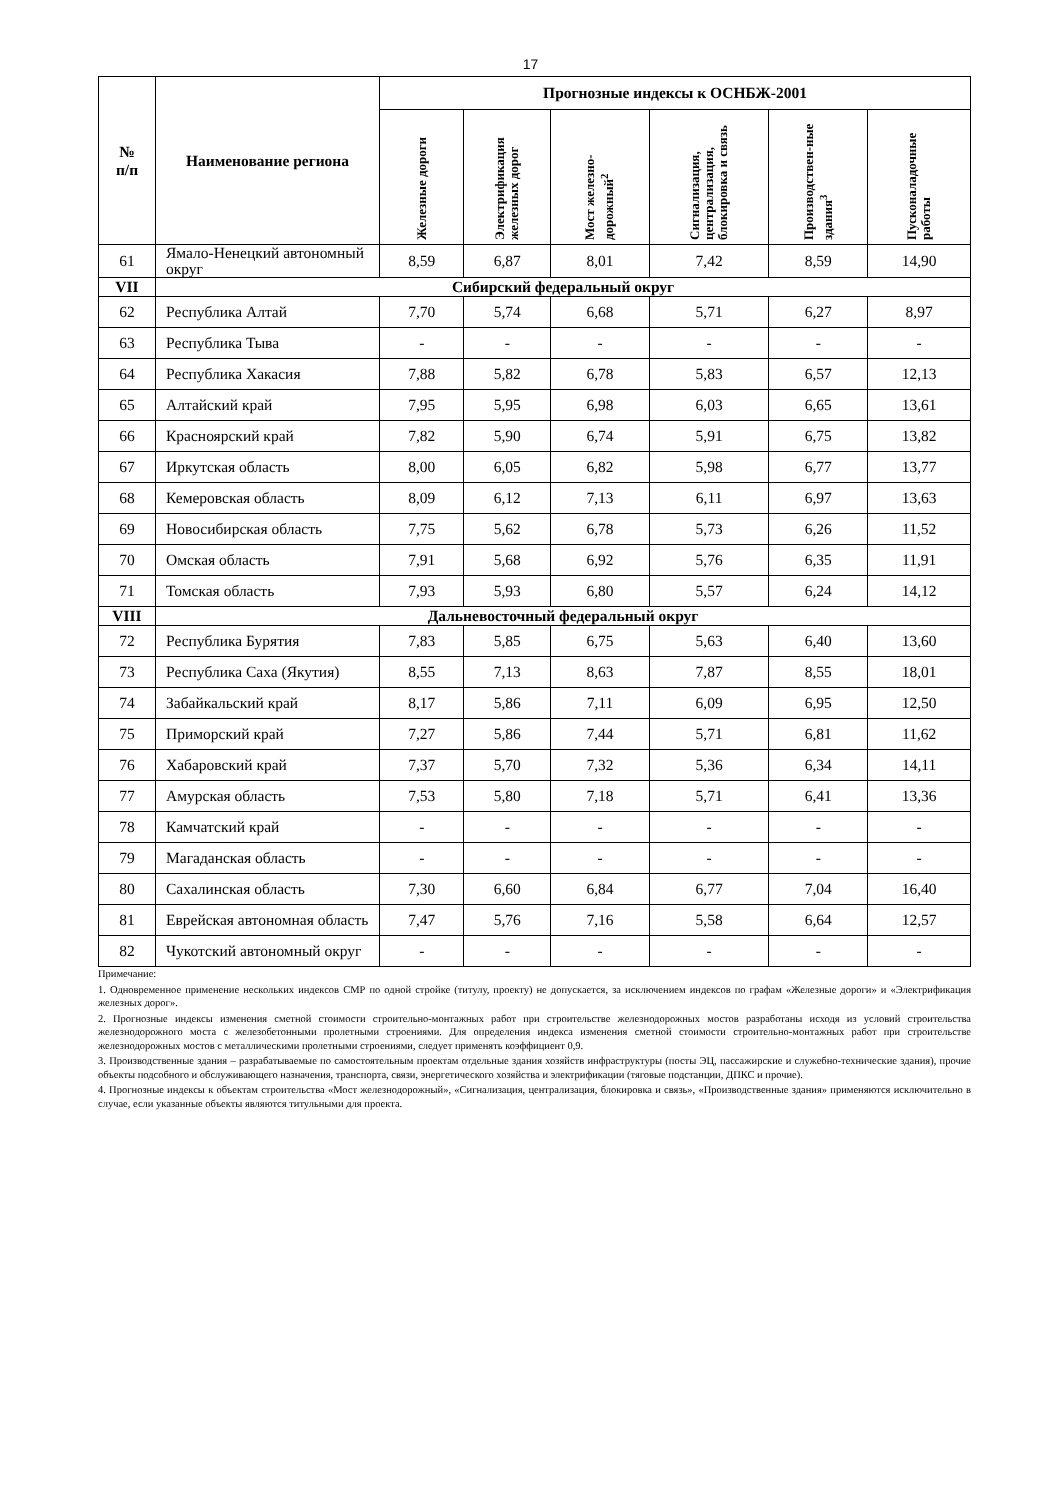17
| № п/п | Наименование региона | Прогнозные индексы к ОСНБЖ-2001 | | | | | |
| --- | --- | --- | --- | --- | --- | --- | --- |
| | | Железные дороги | Электрификация железных дорог | Мост железно-дорожный<sup>2</sup> | Сигнализация, централизация, блокировка и связь | Производствен-ные здания<sup>3</sup> | Пусконаладочные работы |
| 61 | Ямало-Ненецкий автономный округ | 8,59 | 6,87 | 8,01 | 7,42 | 8,59 | 14,90 |
| VII | Сибирский федеральный округ | | | | | | |
| 62 | Республика Алтай | 7,70 | 5,74 | 6,68 | 5,71 | 6,27 | 8,97 |
| 63 | Республика Тыва | - | - | - | - | - | - |
| 64 | Республика Хакасия | 7,88 | 5,82 | 6,78 | 5,83 | 6,57 | 12,13 |
| 65 | Алтайский край | 7,95 | 5,95 | 6,98 | 6,03 | 6,65 | 13,61 |
| 66 | Красноярский край | 7,82 | 5,90 | 6,74 | 5,91 | 6,75 | 13,82 |
| 67 | Иркутская область | 8,00 | 6,05 | 6,82 | 5,98 | 6,77 | 13,77 |
| 68 | Кемеровская область | 8,09 | 6,12 | 7,13 | 6,11 | 6,97 | 13,63 |
| 69 | Новосибирская область | 7,75 | 5,62 | 6,78 | 5,73 | 6,26 | 11,52 |
| 70 | Омская область | 7,91 | 5,68 | 6,92 | 5,76 | 6,35 | 11,91 |
| 71 | Томская область | 7,93 | 5,93 | 6,80 | 5,57 | 6,24 | 14,12 |
| VIII | Дальневосточный федеральный округ | | | | | | |
| 72 | Республика Бурятия | 7,83 | 5,85 | 6,75 | 5,63 | 6,40 | 13,60 |
| 73 | Республика Саха (Якутия) | 8,55 | 7,13 | 8,63 | 7,87 | 8,55 | 18,01 |
| 74 | Забайкальский край | 8,17 | 5,86 | 7,11 | 6,09 | 6,95 | 12,50 |
| 75 | Приморский край | 7,27 | 5,86 | 7,44 | 5,71 | 6,81 | 11,62 |
| 76 | Хабаровский край | 7,37 | 5,70 | 7,32 | 5,36 | 6,34 | 14,11 |
| 77 | Амурская область | 7,53 | 5,80 | 7,18 | 5,71 | 6,41 | 13,36 |
| 78 | Камчатский край | - | - | - | - | - | - |
| 79 | Магаданская область | - | - | - | - | - | - |
| 80 | Сахалинская область | 7,30 | 6,60 | 6,84 | 6,77 | 7,04 | 16,40 |
| 81 | Еврейская автономная область | 7,47 | 5,76 | 7,16 | 5,58 | 6,64 | 12,57 |
| 82 | Чукотский автономный округ | - | - | - | - | - | - |
Примечание:
1. Одновременное применение нескольких индексов СМР по одной стройке (титулу, проекту) не допускается, за исключением индексов по графам «Железные дороги» и «Электрификация железных дорог».
2. Прогнозные индексы изменения сметной стоимости строительно-монтажных работ при строительстве железнодорожных мостов разработаны исходя из условий строительства железнодорожного моста с железобетонными пролетными строениями. Для определения индекса изменения сметной стоимости строительно-монтажных работ при строительстве железнодорожных мостов с металлическими пролетными строениями, следует применять коэффициент 0,9.
3. Производственные здания – разрабатываемые по самостоятельным проектам отдельные здания хозяйств инфраструктуры (посты ЭЦ, пассажирские и служебно-технические здания), прочие объекты подсобного и обслуживающего назначения, транспорта, связи, энергетического хозяйства и электрификации (тяговые подстанции, ДПКС и прочие).
4. Прогнозные индексы к объектам строительства «Мост железнодорожный», «Сигнализация, централизация, блокировка и связь», «Производственные здания» применяются исключительно в случае, если указанные объекты являются титульными для проекта.